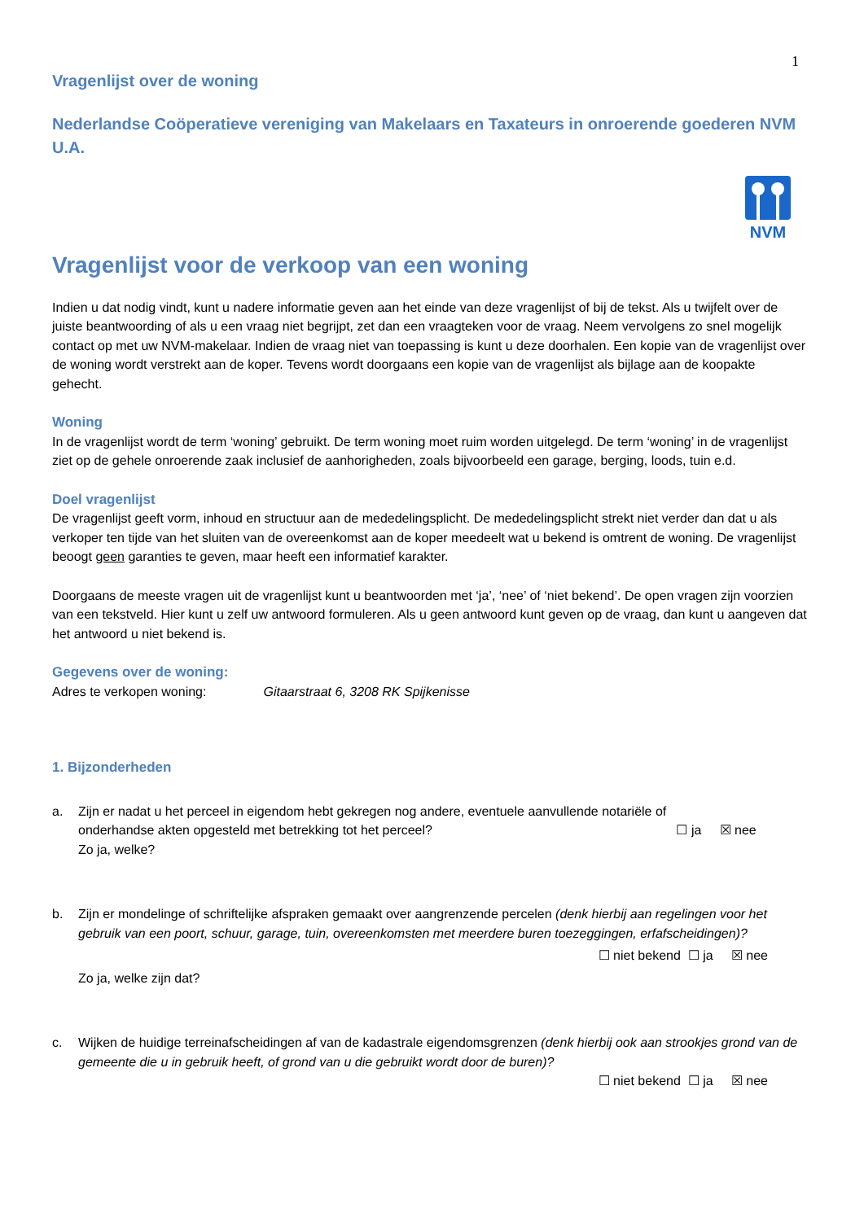1
Vragenlijst over de woning
Nederlandse Coöperatieve vereniging van Makelaars en Taxateurs in onroerende goederen NVM U.A.
NVM
Vragenlijst voor de verkoop van een woning
Indien u dat nodig vindt, kunt u nadere informatie geven aan het einde van deze vragenlijst of bij de tekst. Als u twijfelt over de juiste beantwoording of als u een vraag niet begrijpt, zet dan een vraagteken voor de vraag. Neem vervolgens zo snel mogelijk contact op met uw NVM-makelaar. Indien de vraag niet van toepassing is kunt u deze doorhalen. Een kopie van de vragenlijst over de woning wordt verstrekt aan de koper. Tevens wordt doorgaans een kopie van de vragenlijst als bijlage aan de koopakte gehecht.
Woning
In de vragenlijst wordt de term ‘woning’ gebruikt. De term woning moet ruim worden uitgelegd. De term ‘woning’ in de vragenlijst ziet op de gehele onroerende zaak inclusief de aanhorigheden, zoals bijvoorbeeld een garage, berging, loods, tuin e.d.
Doel vragenlijst
De vragenlijst geeft vorm, inhoud en structuur aan de mededelingsplicht. De mededelingsplicht strekt niet verder dan dat u als verkoper ten tijde van het sluiten van de overeenkomst aan de koper meedeelt wat u bekend is omtrent de woning. De vragenlijst beoogt geen garanties te geven, maar heeft een informatief karakter.
Doorgaans de meeste vragen uit de vragenlijst kunt u beantwoorden met ‘ja’, ‘nee’ of ‘niet bekend’. De open vragen zijn voorzien van een tekstveld. Hier kunt u zelf uw antwoord formuleren. Als u geen antwoord kunt geven op de vraag, dan kunt u aangeven dat het antwoord u niet bekend is.
Gegevens over de woning:
Adres te verkopen woning: Gitaarstraat 6, 3208 RK Spijkenisse
1. Bijzonderheden
a. Zijn er nadat u het perceel in eigendom hebt gekregen nog andere, eventuele aanvullende notariële of
onderhandse akten opgesteld met betrekking tot het perceel? ☐ ja ☒ nee
Zo ja, welke?
b. Zijn er mondelinge of schriftelijke afspraken gemaakt over aangrenzende percelen (denk hierbij aan regelingen voor het gebruik van een poort, schuur, garage, tuin, overeenkomsten met meerdere buren toezeggingen, erfafscheidingen)?
☐ niet bekend ☐ ja ☒ nee
Zo ja, welke zijn dat?
c. Wijken de huidige terreinafscheidingen af van de kadastrale eigendomsgrenzen (denk hierbij ook aan strookjes grond van de gemeente die u in gebruik heeft, of grond van u die gebruikt wordt door de buren)?
☐ niet bekend ☐ ja ☒ nee